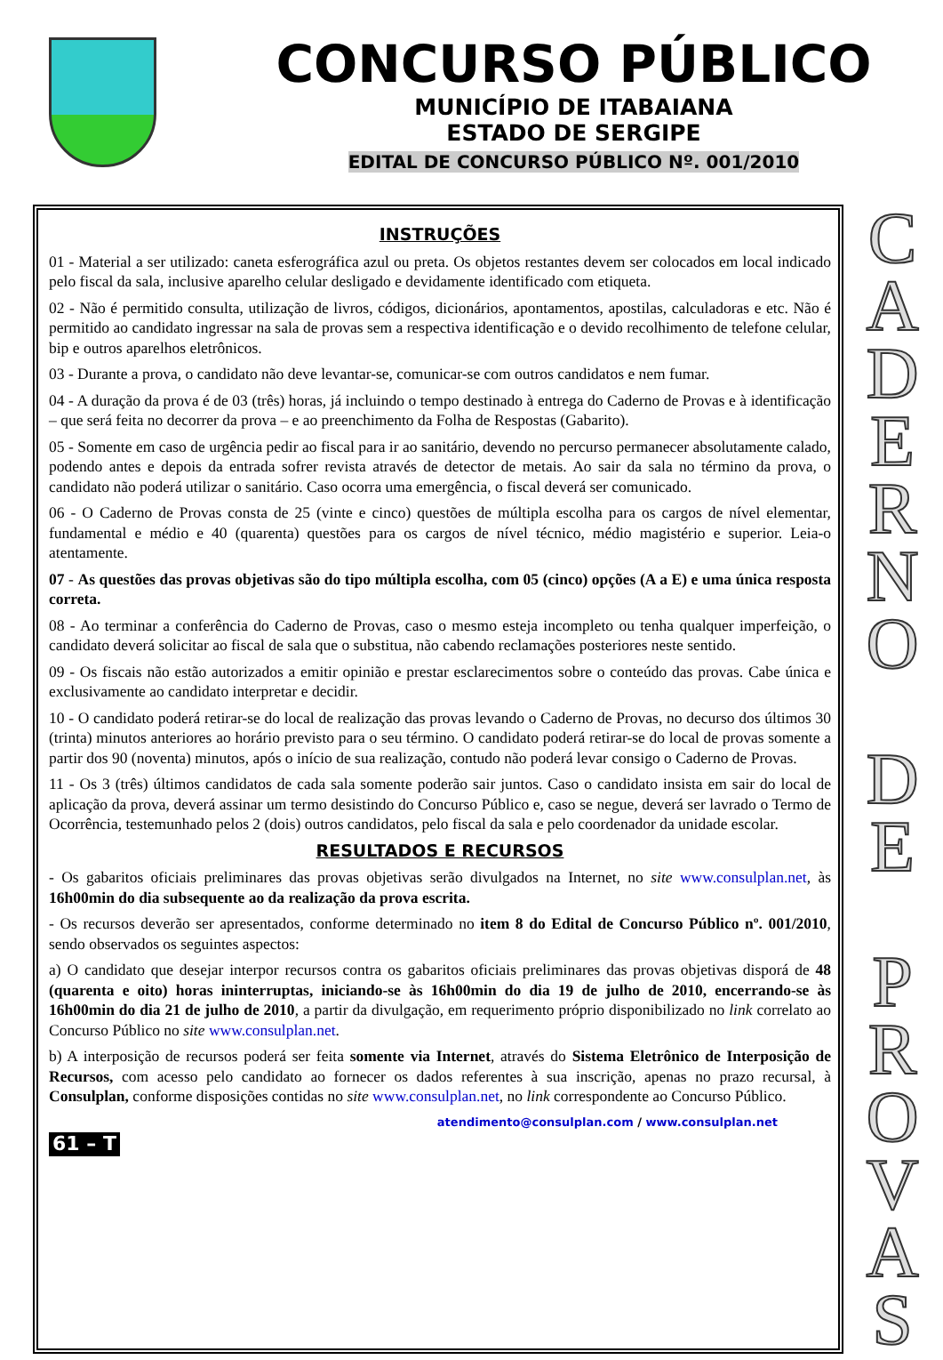CONCURSO PÚBLICO
MUNICÍPIO DE ITABAIANA
ESTADO DE SERGIPE
EDITAL DE CONCURSO PÚBLICO Nº. 001/2010
INSTRUÇÕES
01 - Material a ser utilizado: caneta esferográfica azul ou preta. Os objetos restantes devem ser colocados em local indicado pelo fiscal da sala, inclusive aparelho celular desligado e devidamente identificado com etiqueta.
02 - Não é permitido consulta, utilização de livros, códigos, dicionários, apontamentos, apostilas, calculadoras e etc. Não é permitido ao candidato ingressar na sala de provas sem a respectiva identificação e o devido recolhimento de telefone celular, bip e outros aparelhos eletrônicos.
03 - Durante a prova, o candidato não deve levantar-se, comunicar-se com outros candidatos e nem fumar.
04 - A duração da prova é de 03 (três) horas, já incluindo o tempo destinado à entrega do Caderno de Provas e à identificação – que será feita no decorrer da prova – e ao preenchimento da Folha de Respostas (Gabarito).
05 - Somente em caso de urgência pedir ao fiscal para ir ao sanitário, devendo no percurso permanecer absolutamente calado, podendo antes e depois da entrada sofrer revista através de detector de metais. Ao sair da sala no término da prova, o candidato não poderá utilizar o sanitário. Caso ocorra uma emergência, o fiscal deverá ser comunicado.
06 - O Caderno de Provas consta de 25 (vinte e cinco) questões de múltipla escolha para os cargos de nível elementar, fundamental e médio e 40 (quarenta) questões para os cargos de nível técnico, médio magistério e superior. Leia-o atentamente.
07 - As questões das provas objetivas são do tipo múltipla escolha, com 05 (cinco) opções (A a E) e uma única resposta correta.
08 - Ao terminar a conferência do Caderno de Provas, caso o mesmo esteja incompleto ou tenha qualquer imperfeição, o candidato deverá solicitar ao fiscal de sala que o substitua, não cabendo reclamações posteriores neste sentido.
09 - Os fiscais não estão autorizados a emitir opinião e prestar esclarecimentos sobre o conteúdo das provas. Cabe única e exclusivamente ao candidato interpretar e decidir.
10 - O candidato poderá retirar-se do local de realização das provas levando o Caderno de Provas, no decurso dos últimos 30 (trinta) minutos anteriores ao horário previsto para o seu término. O candidato poderá retirar-se do local de provas somente a partir dos 90 (noventa) minutos, após o início de sua realização, contudo não poderá levar consigo o Caderno de Provas.
11 - Os 3 (três) últimos candidatos de cada sala somente poderão sair juntos. Caso o candidato insista em sair do local de aplicação da prova, deverá assinar um termo desistindo do Concurso Público e, caso se negue, deverá ser lavrado o Termo de Ocorrência, testemunhado pelos 2 (dois) outros candidatos, pelo fiscal da sala e pelo coordenador da unidade escolar.
RESULTADOS E RECURSOS
- Os gabaritos oficiais preliminares das provas objetivas serão divulgados na Internet, no site www.consulplan.net, às 16h00min do dia subsequente ao da realização da prova escrita.
- Os recursos deverão ser apresentados, conforme determinado no item 8 do Edital de Concurso Público nº. 001/2010, sendo observados os seguintes aspectos:
a) O candidato que desejar interpor recursos contra os gabaritos oficiais preliminares das provas objetivas disporá de 48 (quarenta e oito) horas ininterruptas, iniciando-se às 16h00min do dia 19 de julho de 2010, encerrando-se às 16h00min do dia 21 de julho de 2010, a partir da divulgação, em requerimento próprio disponibilizado no link correlato ao Concurso Público no site www.consulplan.net.
b) A interposição de recursos poderá ser feita somente via Internet, através do Sistema Eletrônico de Interposição de Recursos, com acesso pelo candidato ao fornecer os dados referentes à sua inscrição, apenas no prazo recursal, à Consulplan, conforme disposições contidas no site www.consulplan.net, no link correspondente ao Concurso Público.
atendimento@consulplan.com / www.consulplan.net
61 – T
C
A
D
E
R
N
O
D
E
P
R
O
V
A
S